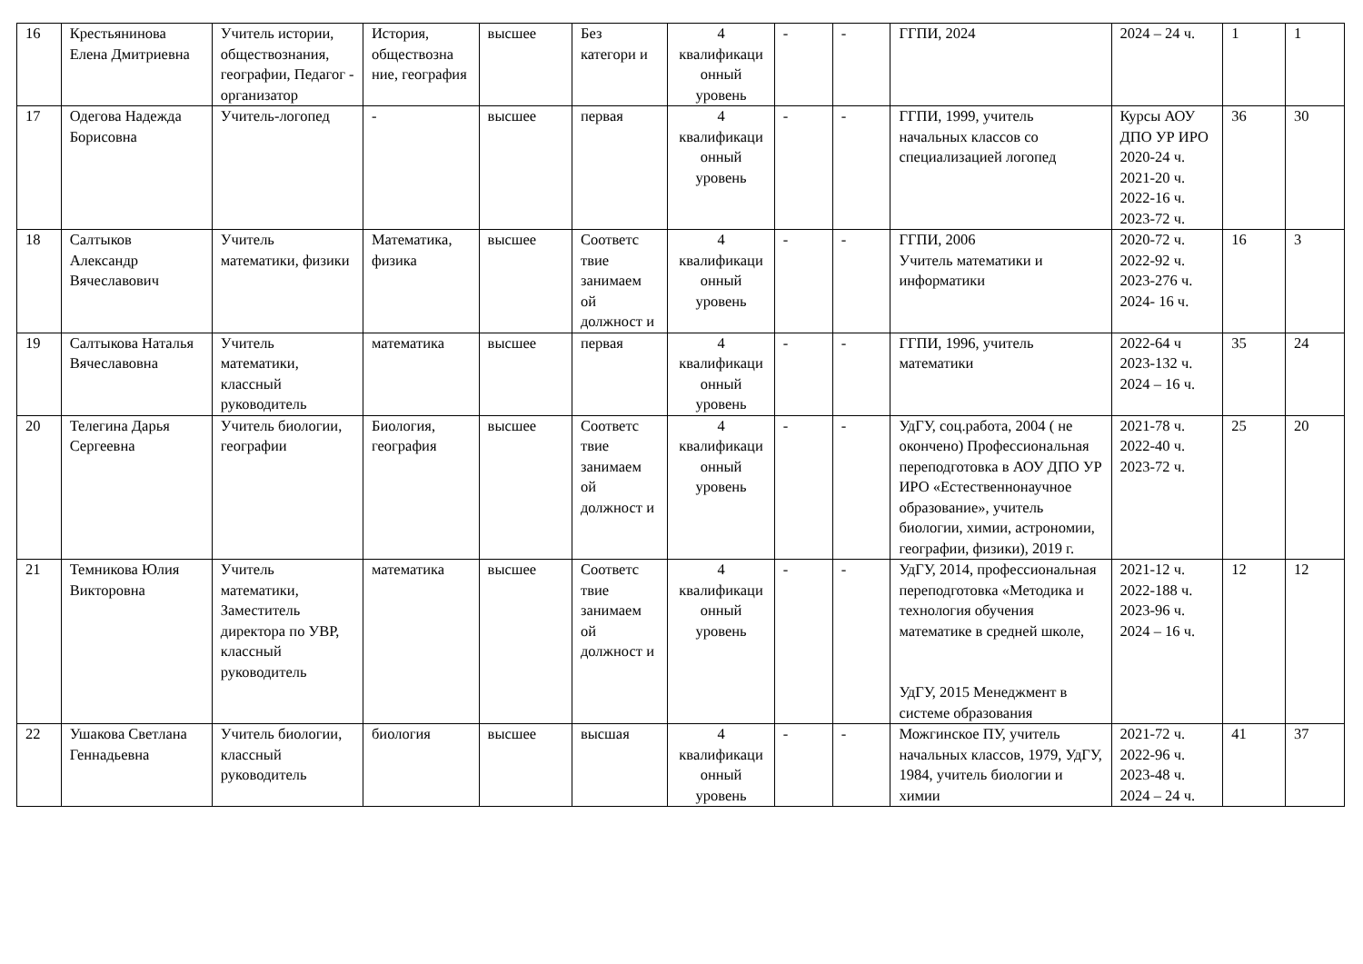| 16 | Крестьянинова Елена Дмитриевна | Учитель истории, обществознания, географии, Педагог - организатор | История, обществозна ние, география | высшее | Без категори и | 4 квалификаци онный уровень | - | - | ГГПИ, 2024 | 2024 – 24 ч. | 1 | 1 |
| 17 | Одегова Надежда Борисовна | Учитель-логопед | - | высшее | первая | 4 квалификаци онный уровень | - | - | ГГПИ, 1999, учитель начальных классов со специализацией логопед | Курсы АОУ ДПО УР ИРО 2020-24 ч. 2021-20 ч. 2022-16 ч. 2023-72 ч. | 36 | 30 |
| 18 | Салтыков Александр Вячеславович | Учитель математики, физики | Математика, физика | высшее | Соответс твие занимаем ой должност и | 4 квалификаци онный уровень | - | - | ГГПИ, 2006 Учитель математики и информатики | 2020-72 ч. 2022-92 ч. 2023-276 ч. 2024- 16 ч. | 16 | 3 |
| 19 | Салтыкова Наталья Вячеславовна | Учитель математики, классный руководитель | математика | высшее | первая | 4 квалификаци онный уровень | - | - | ГГПИ, 1996, учитель математики | 2022-64 ч 2023-132 ч. 2024 – 16 ч. | 35 | 24 |
| 20 | Телегина Дарья Сергеевна | Учитель биологии, географии | Биология, география | высшее | Соответс твие занимаем ой должност и | 4 квалификаци онный уровень | - | - | УдГУ, соц.работа, 2004 ( не окончено) Профессиональная переподготовка в АОУ ДПО УР ИРО «Естественнонаучное образование», учитель биологии, химии, астрономии, географии, физики), 2019 г. | 2021-78 ч. 2022-40 ч. 2023-72 ч. | 25 | 20 |
| 21 | Темникова Юлия Викторовна | Учитель математики, Заместитель директора по УВР, классный руководитель | математика | высшее | Соответс твие занимаем ой должност и | 4 квалификаци онный уровень | - | - | УдГУ, 2014, профессиональная переподготовка «Методика и технология обучения математике в средней школе, УдГУ, 2015 Менеджмент в системе образования | 2021-12 ч. 2022-188 ч. 2023-96 ч. 2024 – 16 ч. | 12 | 12 |
| 22 | Ушакова Светлана Геннадьевна | Учитель биологии, классный руководитель | биология | высшее | высшая | 4 квалификаци онный уровень | - | - | Можгинское ПУ, учитель начальных классов, 1979, УдГУ, 1984, учитель биологии и химии | 2021-72 ч. 2022-96 ч. 2023-48 ч. 2024 – 24 ч. | 41 | 37 |